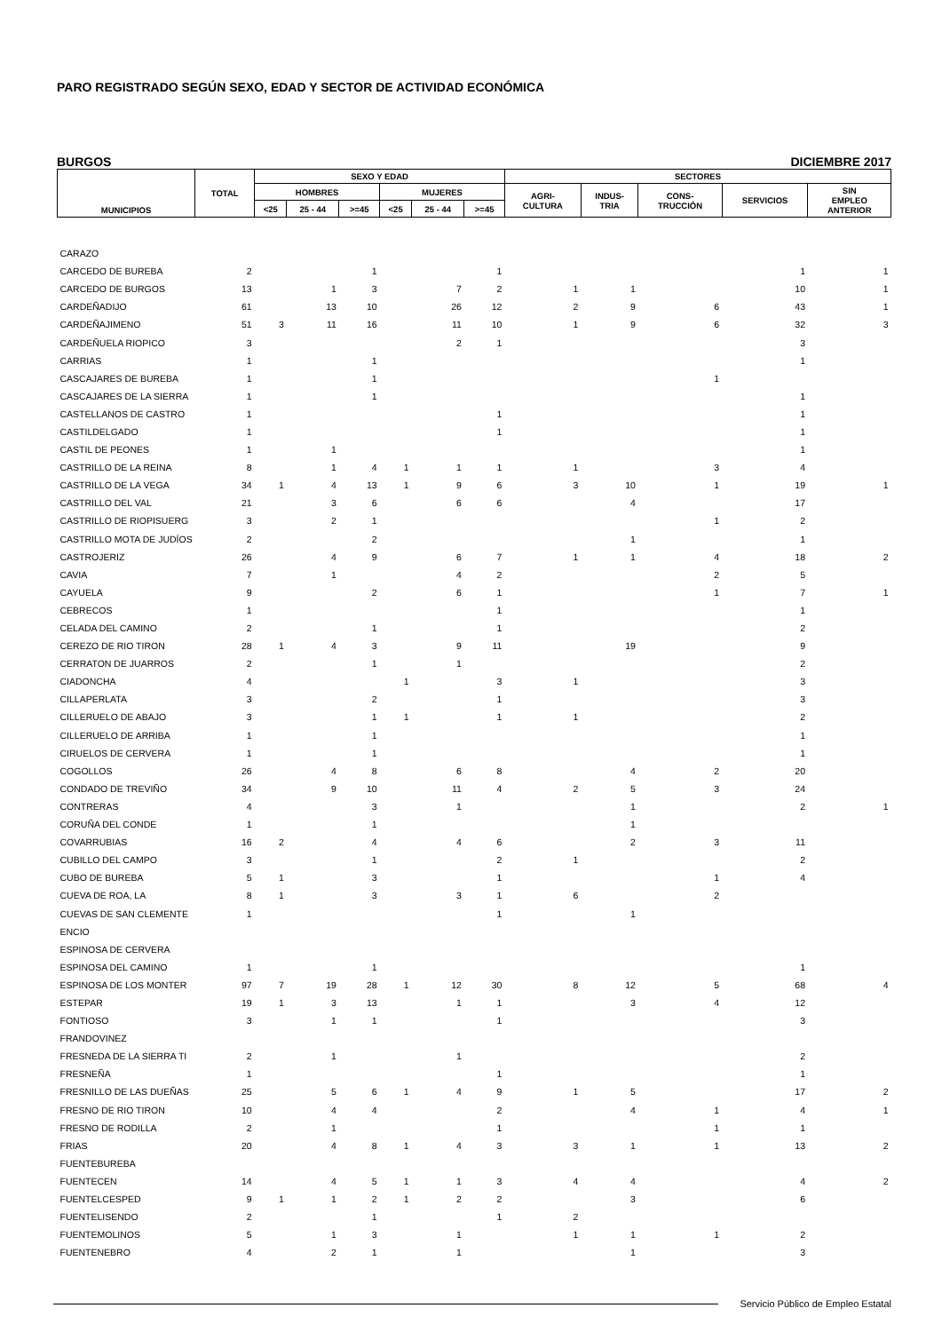PARO REGISTRADO SEGÚN SEXO, EDAD Y SECTOR DE ACTIVIDAD ECONÓMICA
BURGOS DICIEMBRE 2017
| MUNICIPIOS | TOTAL | SEXO Y EDAD | | | | | | SECTORES | | | | |
| --- | --- | --- | --- | --- | --- | --- | --- | --- | --- | --- | --- | --- |
| | | HOMBRES | | | MUJERES | | | AGRI- CULTURA | INDUS- TRIA | CONS- TRUCCIÓN | SERVICIOS | SIN EMPLEO ANTERIOR |
| | | <25 | 25 - 44 | >=45 | <25 | 25 - 44 | >=45 | | | | | |
| CARAZO | | | | | | | | | | | | |
| CARCEDO DE BUREBA | 2 | | | 1 | | | 1 | | | | 1 | 1 |
| CARCEDO DE BURGOS | 13 | | 1 | 3 | | 7 | 2 | 1 | 1 | | 10 | 1 |
| CARDEÑADIJO | 61 | | 13 | 10 | | 26 | 12 | 2 | 9 | 6 | 43 | 1 |
| CARDEÑAJIMENO | 51 | 3 | 11 | 16 | | 11 | 10 | 1 | 9 | 6 | 32 | 3 |
| CARDEÑUELA RIOPICO | 3 | | | | | 2 | 1 | | | | 3 | |
| CARRIAS | 1 | | | 1 | | | | | | | 1 | |
| CASCAJARES DE BUREBA | 1 | | | 1 | | | | | | 1 | | |
| CASCAJARES DE LA SIERRA | 1 | | | 1 | | | | | | | 1 | |
| CASTELLANOS DE CASTRO | 1 | | | | | | 1 | | | | 1 | |
| CASTILDELGADO | 1 | | | | | | 1 | | | | 1 | |
| CASTIL DE PEONES | 1 | | 1 | | | | | | | | 1 | |
| CASTRILLO DE LA REINA | 8 | | 1 | 4 | 1 | 1 | 1 | 1 | | 3 | 4 | |
| CASTRILLO DE LA VEGA | 34 | 1 | 4 | 13 | 1 | 9 | 6 | 3 | 10 | 1 | 19 | 1 |
| CASTRILLO DEL VAL | 21 | | 3 | 6 | | 6 | 6 | | 4 | | 17 | |
| CASTRILLO DE RIOPISUERG | 3 | | 2 | 1 | | | | | | 1 | 2 | |
| CASTRILLO MOTA DE JUDÍOS | 2 | | | 2 | | | | | 1 | | 1 | |
| CASTROJERIZ | 26 | | 4 | 9 | | 6 | 7 | 1 | 1 | 4 | 18 | 2 |
| CAVIA | 7 | | 1 | | | 4 | 2 | | | 2 | 5 | |
| CAYUELA | 9 | | | 2 | | 6 | 1 | | | 1 | 7 | 1 |
| CEBRECOS | 1 | | | | | | 1 | | | | 1 | |
| CELADA DEL CAMINO | 2 | | | 1 | | | 1 | | | | 2 | |
| CEREZO DE RIO TIRON | 28 | 1 | 4 | 3 | | 9 | 11 | | 19 | | 9 | |
| CERRATON DE JUARROS | 2 | | | 1 | | 1 | | | | | 2 | |
| CIADONCHA | 4 | | | | 1 | | 3 | 1 | | | 3 | |
| CILLAPERLATA | 3 | | | 2 | | | 1 | | | | 3 | |
| CILLERUELO DE ABAJO | 3 | | | 1 | 1 | | 1 | 1 | | | 2 | |
| CILLERUELO DE ARRIBA | 1 | | | 1 | | | | | | | 1 | |
| CIRUELOS DE CERVERA | 1 | | | 1 | | | | | | | 1 | |
| COGOLLOS | 26 | | 4 | 8 | | 6 | 8 | | 4 | 2 | 20 | |
| CONDADO DE TREVIÑO | 34 | | 9 | 10 | | 11 | 4 | 2 | 5 | 3 | 24 | |
| CONTRERAS | 4 | | | 3 | | 1 | | | 1 | | 2 | 1 |
| CORUÑA DEL CONDE | 1 | | | 1 | | | | | 1 | | | |
| COVARRUBIAS | 16 | 2 | | 4 | | 4 | 6 | | 2 | 3 | 11 | |
| CUBILLO DEL CAMPO | 3 | | | 1 | | | 2 | 1 | | | 2 | |
| CUBO DE BUREBA | 5 | 1 | | 3 | | | 1 | | | 1 | 4 | |
| CUEVA DE ROA, LA | 8 | 1 | | 3 | | 3 | 1 | 6 | | 2 | | |
| CUEVAS DE SAN CLEMENTE | 1 | | | | | | 1 | | 1 | | | |
| ENCIO | | | | | | | | | | | | |
| ESPINOSA DE CERVERA | | | | | | | | | | | | |
| ESPINOSA DEL CAMINO | 1 | | | 1 | | | | | | | 1 | |
| ESPINOSA DE LOS MONTER | 97 | 7 | 19 | 28 | 1 | 12 | 30 | 8 | 12 | 5 | 68 | 4 |
| ESTEPAR | 19 | 1 | 3 | 13 | | 1 | 1 | | 3 | 4 | 12 | |
| FONTIOSO | 3 | | 1 | 1 | | | 1 | | | | 3 | |
| FRANDOVINEZ | | | | | | | | | | | | |
| FRESNEDA DE LA SIERRA TI | 2 | | 1 | | | 1 | | | | | 2 | |
| FRESNEÑA | 1 | | | | | | 1 | | | | 1 | |
| FRESNILLO DE LAS DUEÑAS | 25 | | 5 | 6 | 1 | 4 | 9 | 1 | 5 | | 17 | 2 |
| FRESNO DE RIO TIRON | 10 | | 4 | 4 | | | 2 | | 4 | 1 | 4 | 1 |
| FRESNO DE RODILLA | 2 | | 1 | | | | 1 | | | 1 | 1 | |
| FRIAS | 20 | | 4 | 8 | 1 | 4 | 3 | 3 | 1 | 1 | 13 | 2 |
| FUENTEBUREBA | | | | | | | | | | | | |
| FUENTECEN | 14 | | 4 | 5 | 1 | 1 | 3 | 4 | 4 | | 4 | 2 |
| FUENTELCESPED | 9 | 1 | 1 | 2 | 1 | 2 | 2 | | 3 | | 6 | |
| FUENTELISENDO | 2 | | | 1 | | | 1 | 2 | | | | |
| FUENTEMOLINOS | 5 | | 1 | 3 | | 1 | | 1 | 1 | 1 | 2 | |
| FUENTENEBRO | 4 | | 2 | 1 | | 1 | | | 1 | | 3 | |
Servicio Público de Empleo Estatal